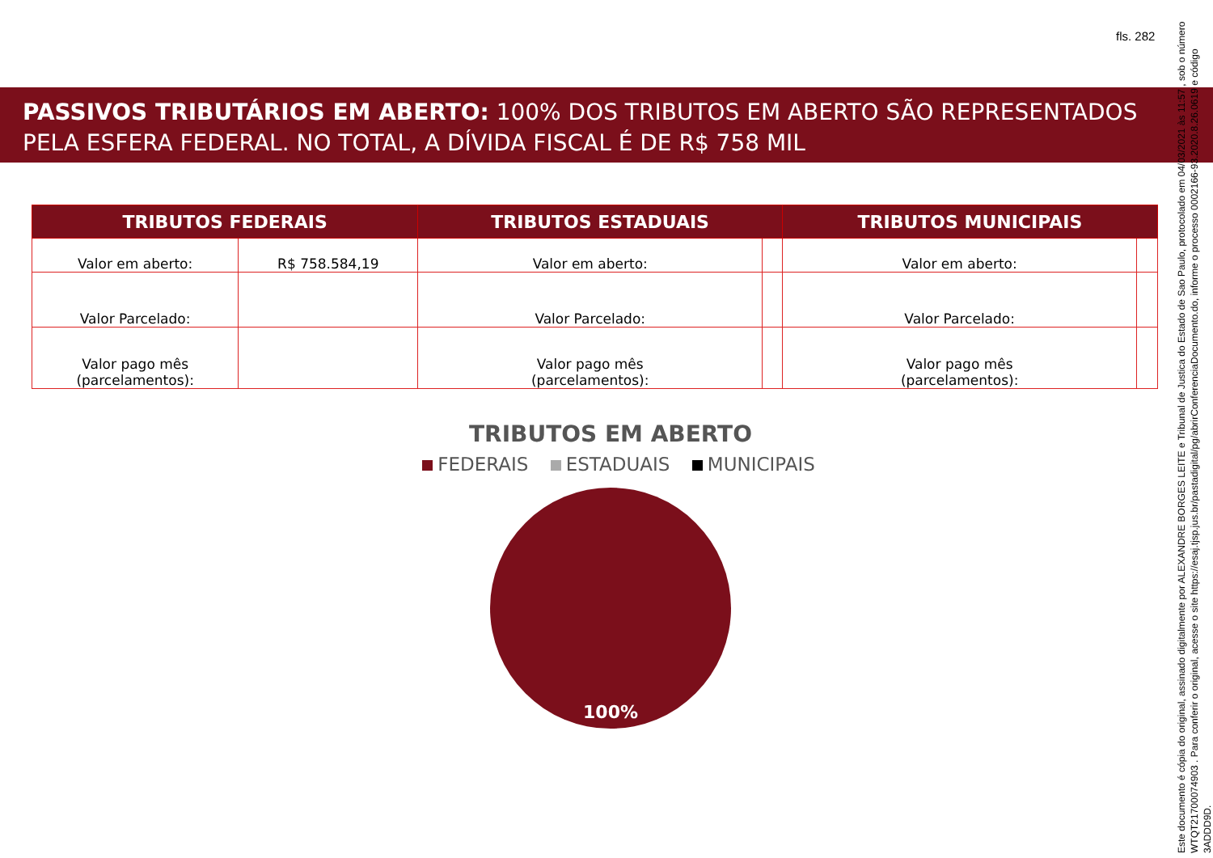fls. 282
PASSIVOS TRIBUTÁRIOS EM ABERTO: 100% DOS TRIBUTOS EM ABERTO SÃO REPRESENTADOS PELA ESFERA FEDERAL. NO TOTAL, A DÍVIDA FISCAL É DE R$ 758 MIL
| TRIBUTOS FEDERAIS | | TRIBUTOS ESTADUAIS | | TRIBUTOS MUNICIPAIS | |
| --- | --- | --- | --- | --- | --- |
| Valor em aberto: | R$ 758.584,19 | Valor em aberto: | | Valor em aberto: | |
| Valor Parcelado: | | Valor Parcelado: | | Valor Parcelado: | |
| Valor pago mês (parcelamentos): | | Valor pago mês (parcelamentos): | | Valor pago mês (parcelamentos): | |
TRIBUTOS EM ABERTO
FEDERAIS ESTADUAIS MUNICIPAIS
100%
Este documento é cópia do original, assinado digitalmente por ALEXANDRE BORGES LEITE e Tribunal de Justica do Estado de Sao Paulo, protocolado em 04/03/2021 às 11:57 , sob o número WTQT21700074903 . Para conferir o original, acesse o site https://esaj.tjsp.jus.br/pastadigital/pg/abrirConferenciaDocumento.do, informe o processo 0002166-93.2020.8.26.0619 e código 3ADDD9D.